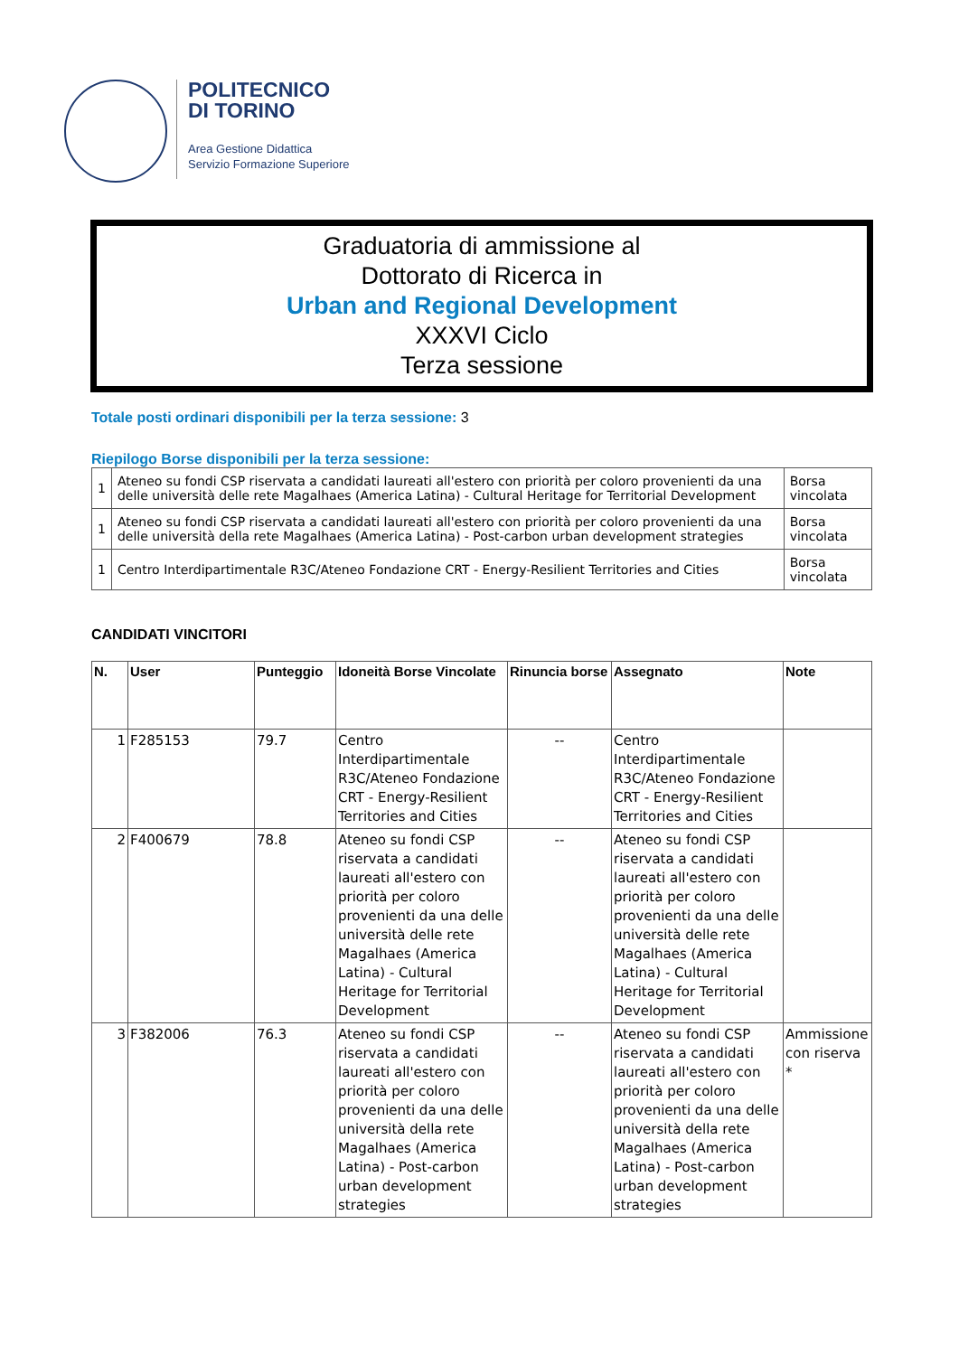POLITECNICO
DI TORINO
Area Gestione Didattica
Servizio Formazione Superiore
Graduatoria di ammissione al
Dottorato di Ricerca in
Urban and Regional Development
XXXVI Ciclo
Terza sessione
Totale posti ordinari disponibili per la terza sessione: 3
Riepilogo Borse disponibili per la terza sessione:
| 1 | Ateneo su fondi CSP riservata a candidati laureati all'estero con priorità per coloro provenienti da una delle università delle rete Magalhaes (America Latina) - Cultural Heritage for Territorial Development | Borsa vincolata |
| 1 | Ateneo su fondi CSP riservata a candidati laureati all'estero con priorità per coloro provenienti da una delle università della rete Magalhaes (America Latina) - Post-carbon urban development strategies | Borsa vincolata |
| 1 | Centro Interdipartimentale R3C/Ateneo Fondazione CRT - Energy-Resilient Territories and Cities | Borsa vincolata |
CANDIDATI VINCITORI
| N. | User | Punteggio | Idoneità Borse Vincolate | Rinuncia borse | Assegnato | Note |
| --- | --- | --- | --- | --- | --- | --- |
| 1 | F285153 | 79.7 | Centro Interdipartimentale R3C/Ateneo Fondazione CRT - Energy-Resilient Territories and Cities | -- | Centro Interdipartimentale R3C/Ateneo Fondazione CRT - Energy-Resilient Territories and Cities | |
| 2 | F400679 | 78.8 | Ateneo su fondi CSP riservata a candidati laureati all'estero con priorità per coloro provenienti da una delle università delle rete Magalhaes (America Latina) - Cultural Heritage for Territorial Development | -- | Ateneo su fondi CSP riservata a candidati laureati all'estero con priorità per coloro provenienti da una delle università delle rete Magalhaes (America Latina) - Cultural Heritage for Territorial Development | |
| 3 | F382006 | 76.3 | Ateneo su fondi CSP riservata a candidati laureati all'estero con priorità per coloro provenienti da una delle università della rete Magalhaes (America Latina) - Post-carbon urban development strategies | -- | Ateneo su fondi CSP riservata a candidati laureati all'estero con priorità per coloro provenienti da una delle università della rete Magalhaes (America Latina) - Post-carbon urban development strategies | Ammissione con riserva * |